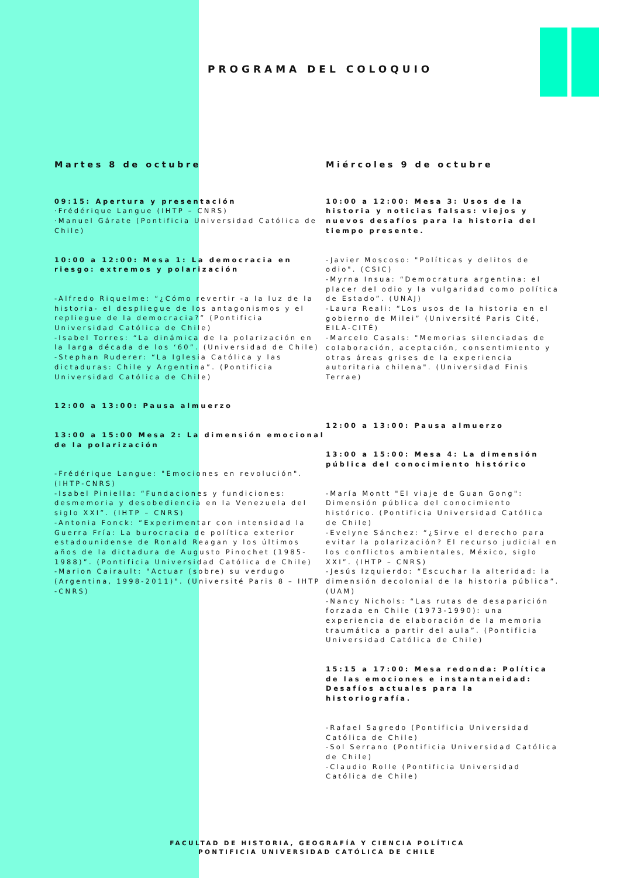PROGRAMA DEL COLOQUIO
Martes 8 de octubre
09:15: Apertura y presentación
·Frédérique Langue (IHTP – CNRS)
·Manuel Gárate (Pontificia Universidad Católica de Chile)
10:00 a 12:00: Mesa 1: La democracia en riesgo: extremos y polarización
-Alfredo Riquelme: “¿Cómo revertir -a la luz de la historia- el despliegue de los antagonismos y el repliegue de la democracia?” (Pontificia Universidad Católica de Chile)
-Isabel Torres: “La dinámica de la polarización en la larga década de los ‘60”. (Universidad de Chile)
-Stephan Ruderer: “La Iglesia Católica y las dictaduras: Chile y Argentina”. (Pontificia Universidad Católica de Chile)
12:00 a 13:00: Pausa almuerzo
13:00 a 15:00 Mesa 2: La dimensión emocional de la polarización
-Frédérique Langue: "Emociones en revolución". (IHTP-CNRS)
-Isabel Piniella: “Fundaciones y fundiciones: desmemoria y desobediencia en la Venezuela del siglo XXI”. (IHTP – CNRS)
-Antonia Fonck: “Experimentar con intensidad la Guerra Fría: La burocracia de política exterior estadounidense de Ronald Reagan y los últimos años de la dictadura de Augusto Pinochet (1985-1988)”. (Pontificia Universidad Católica de Chile)
-Marion Cairault: "Actuar (sobre) su verdugo (Argentina, 1998-2011)". (Université Paris 8 – IHTP -CNRS)
Miércoles 9 de octubre
10:00 a 12:00: Mesa 3: Usos de la historia y noticias falsas: viejos y nuevos desafíos para la historia del tiempo presente.
-Javier Moscoso: "Políticas y delitos de odio". (CSIC)
-Myrna Insua: “Democratura argentina: el placer del odio y la vulgaridad como política de Estado”. (UNAJ)
-Laura Reali: “Los usos de la historia en el gobierno de Milei” (Université Paris Cité, EILA-CITÉ)
-Marcelo Casals: "Memorias silenciadas de colaboración, aceptación, consentimiento y otras áreas grises de la experiencia autoritaria chilena". (Universidad Finis Terrae)
12:00 a 13:00: Pausa almuerzo
13:00 a 15:00: Mesa 4: La dimensión pública del conocimiento histórico
-María Montt "El viaje de Guan Gong": Dimensión pública del conocimiento histórico. (Pontificia Universidad Católica de Chile)
-Evelyne Sánchez: “¿Sirve el derecho para evitar la polarización? El recurso judicial en los conflictos ambientales, México, siglo XXI”. (IHTP – CNRS)
-Jesús Izquierdo: “Escuchar la alteridad: la dimensión decolonial de la historia pública”. (UAM)
-Nancy Nichols: “Las rutas de desaparición forzada en Chile (1973-1990): una experiencia de elaboración de la memoria traumática a partir del aula”. (Pontificia Universidad Católica de Chile)
15:15 a 17:00: Mesa redonda: Política de las emociones e instantaneidad: Desafíos actuales para la historiografía.
-Rafael Sagredo (Pontificia Universidad Católica de Chile)
-Sol Serrano (Pontificia Universidad Católica de Chile)
-Claudio Rolle (Pontificia Universidad Católica de Chile)
FACULTAD DE HISTORIA, GEOGRAFÍA Y CIENCIA POLÍTICA
PONTIFICIA UNIVERSIDAD CATÓLICA DE CHILE